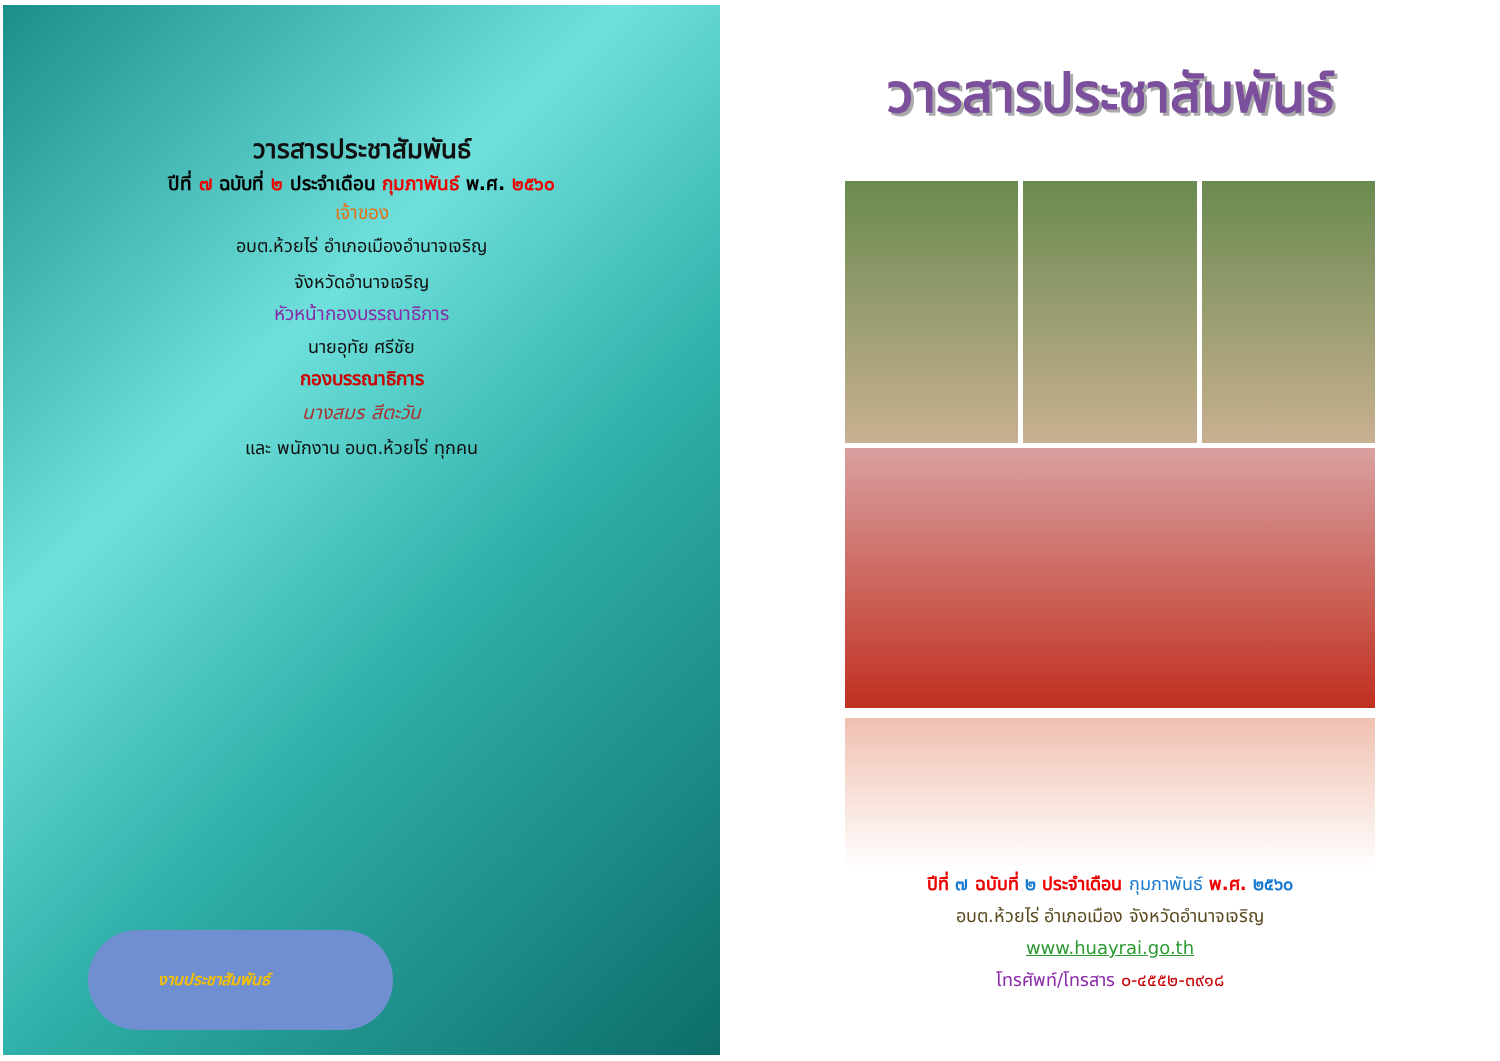วารสารประชาสัมพันธ์
ปีที่ ๗ ฉบับที่ ๒ ประจำเดือน กุมภาพันธ์ พ.ศ. ๒๕๖๐
เจ้าของ
อบต.ห้วยไร่ อำเภอเมืองอำนาจเจริญ
จังหวัดอำนาจเจริญ
หัวหน้ากองบรรณาธิการ
นายอุทัย ศรีชัย
กองบรรณาธิการ
นางสมร สีตะวัน
และ พนักงาน อบต.ห้วยไร่ ทุกคน
งานประชาสัมพันธ์
วารสารประชาสัมพันธ์
ปีที่ ๗ ฉบับที่ ๒ ประจำเดือน กุมภาพันธ์ พ.ศ. ๒๕๖๐
อบต.ห้วยไร่ อำเภอเมือง จังหวัดอำนาจเจริญ
www.huayrai.go.th
โทรศัพท์/โทรสาร ๐-๔๕๕๒-๓๙๑๘